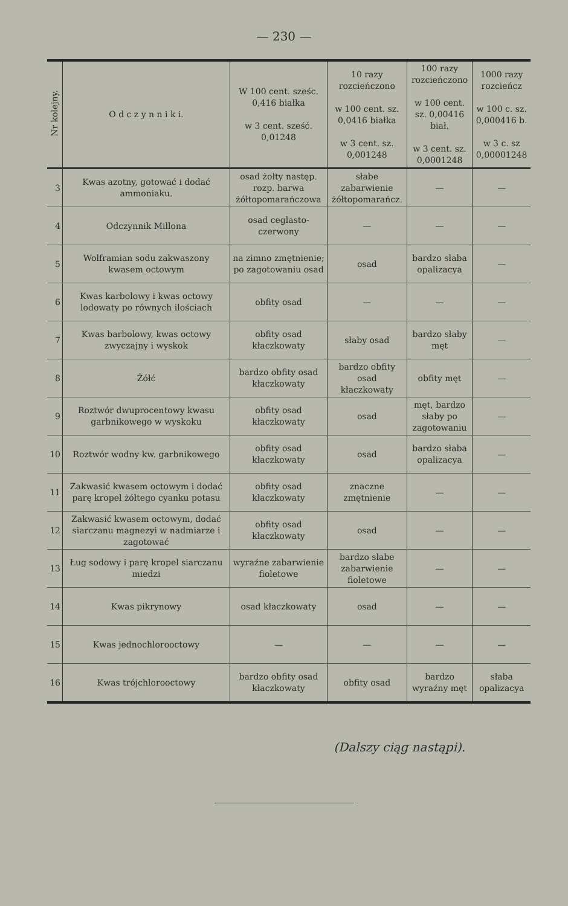— 230 —
| Nr kolejny. | O d c z y n n i k i. | W 100 cent. sześc. 0,416 białka w 3 cent. sześć. 0,01248 | 10 razy rozcieńczono w 100 cent. sz. 0,0416 białka w 3 cent. sz. 0,001248 | 100 razy rozcieńczono w 100 cent. sz. 0,00416 biał. w 3 cent. sz. 0,0001248 | 1000 razy rozcieńcz w 100 c. sz. 0,000416 b. w 3 c. sz 0,00001248 |
| --- | --- | --- | --- | --- | --- |
| 3 | Kwas azotny, gotować i dodać ammoniaku. | osad żołty następ. rozp. barwa żółtopomarańczowa | słabe zabarwienie żółtopomarańcz. | — | — |
| 4 | Odczynnik Millona | osad ceglasto-czerwony | — | — | — |
| 5 | Wolframian sodu zakwaszony kwasem octowym | na zimno zmętnienie; po zagotowaniu osad | osad | bardzo słaba opalizacya | — |
| 6 | Kwas karbolowy i kwas octowy lodowaty po równych ilościach | obfity osad | — | — | — |
| 7 | Kwas barbolowy, kwas octowy zwyczajny i wyskok | obfity osad kłaczkowaty | słaby osad | bardzo słaby męt | — |
| 8 | Żółć | bardzo obfity osad kłaczkowaty | bardzo obfity osad kłaczkowaty | obfity męt | — |
| 9 | Roztwór dwuprocentowy kwasu garbnikowego w wyskoku | obfity osad kłaczkowaty | osad | męt, bardzo słaby po zagotowaniu | — |
| 10 | Roztwór wodny kw. garbnikowego | obfity osad kłaczkowaty | osad | bardzo słaba opalizacya | — |
| 11 | Zakwasić kwasem octowym i dodać parę kropel żółtego cyanku potasu | obfity osad kłaczkowaty | znaczne zmętnienie | — | — |
| 12 | Zakwasić kwasem octowym, dodać siarczanu magnezyi w nadmiarze i zagotować | obfity osad kłaczkowaty | osad | — | — |
| 13 | Ług sodowy i parę kropel siarczanu miedzi | wyraźne zabarwienie fioletowe | bardzo słabe zabarwienie fioletowe | — | — |
| 14 | Kwas pikrynowy | osad kłaczkowaty | osad | — | — |
| 15 | Kwas jednochlorooctowy | — | — | — | — |
| 16 | Kwas trójchlorooctowy | bardzo obfity osad kłaczkowaty | obfity osad | bardzo wyraźny męt | słaba opalizacya |
(Dalszy ciąg nastąpi).